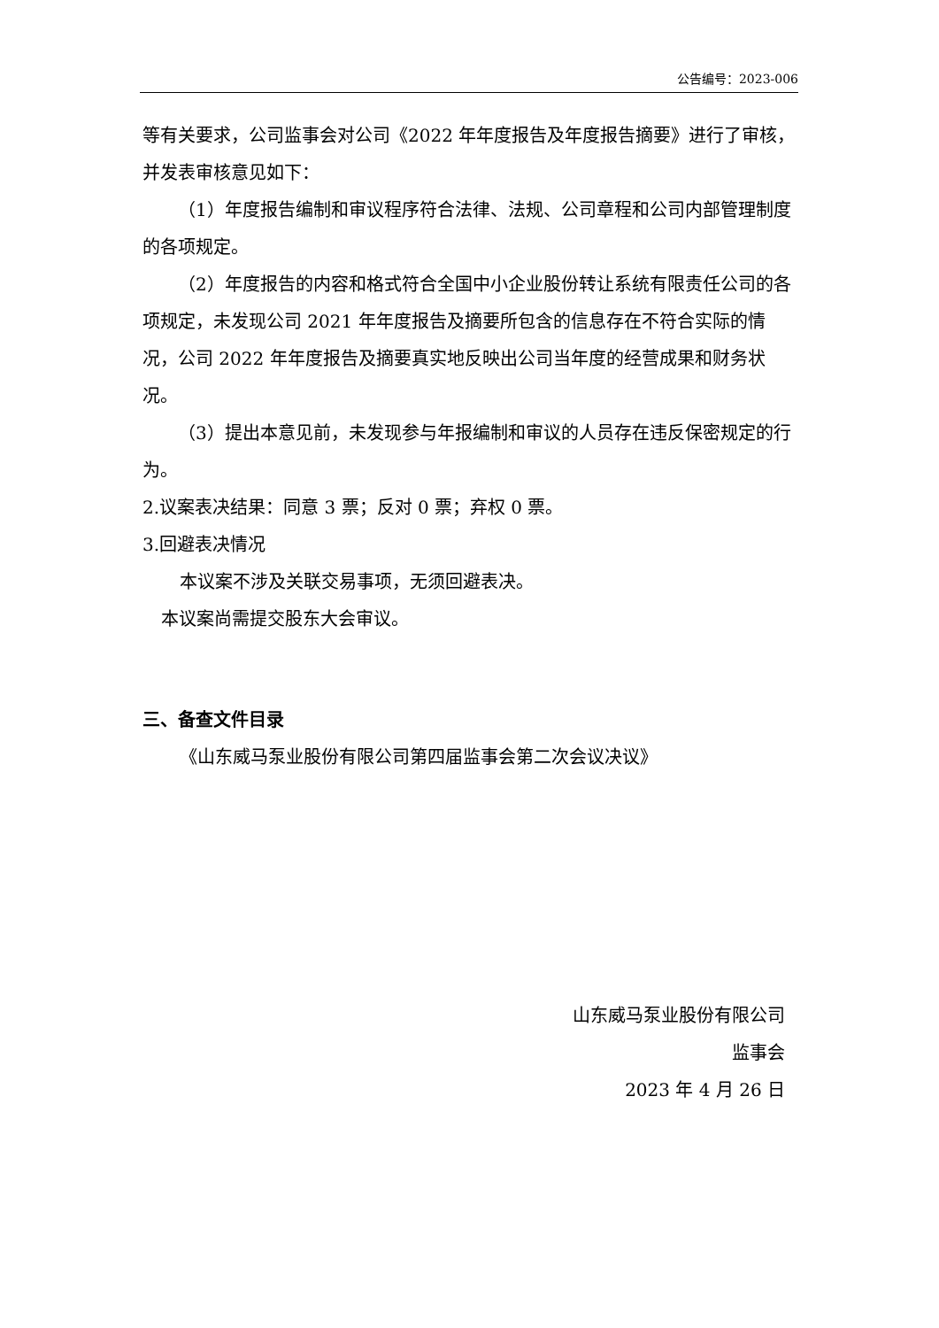公告编号：2023-006
等有关要求，公司监事会对公司《2022 年年度报告及年度报告摘要》进行了审核，并发表审核意见如下：
（1）年度报告编制和审议程序符合法律、法规、公司章程和公司内部管理制度的各项规定。
（2）年度报告的内容和格式符合全国中小企业股份转让系统有限责任公司的各项规定，未发现公司 2021 年年度报告及摘要所包含的信息存在不符合实际的情况，公司 2022 年年度报告及摘要真实地反映出公司当年度的经营成果和财务状况。
（3）提出本意见前，未发现参与年报编制和审议的人员存在违反保密规定的行为。
2.议案表决结果：同意 3 票；反对 0 票；弃权 0 票。
3.回避表决情况
本议案不涉及关联交易事项，无须回避表决。
本议案尚需提交股东大会审议。
三、备查文件目录
《山东威马泵业股份有限公司第四届监事会第二次会议决议》
山东威马泵业股份有限公司
监事会
2023 年 4 月 26 日